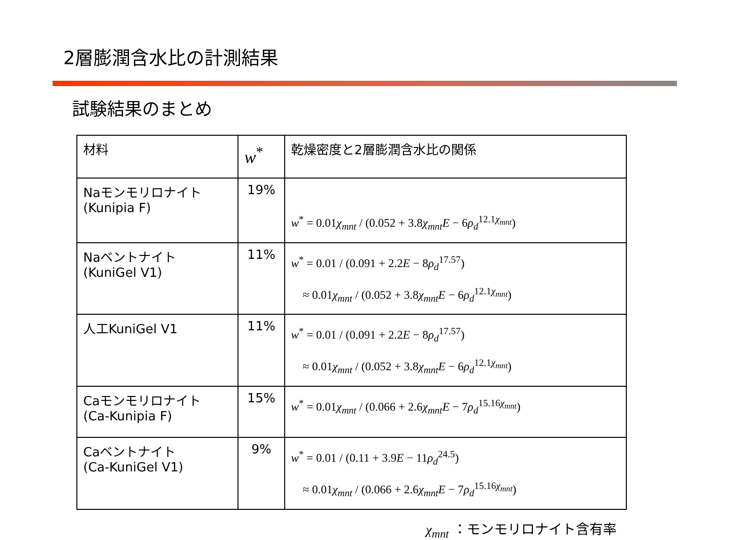2層膨潤含水比の計測結果
試験結果のまとめ
| 材料 | w<sup>*</sup> | 乾燥密度と2層膨潤含水比の関係 |
| --- | --- | --- |
| Naモンモリロナイト (Kunipia F) | 19% | w<sup>*</sup> = 0.01 χ<sub>mnt</sub> / (0.052 + 3.8 χ<sub>mnt</sub>E − 6 ρ<sub>d</sub><sup>12.1χ<sub>mnt</sub></sup>) |
| Naベントナイト (KuniGel V1) | 11% | w<sup>*</sup> = 0.01 / (0.091 + 2.2 E − 8 ρ<sub>d</sub><sup>17.57</sup>) ≈ 0.01 χ<sub>mnt</sub> / (0.052 + 3.8 χ<sub>mnt</sub>E − 6 ρ<sub>d</sub><sup>12.1χ<sub>mnt</sub></sup>) |
| 人工KuniGel V1 | 11% | w<sup>*</sup> = 0.01 / (0.091 + 2.2 E − 8 ρ<sub>d</sub><sup>17.57</sup>) ≈ 0.01 χ<sub>mnt</sub> / (0.052 + 3.8 χ<sub>mnt</sub>E − 6 ρ<sub>d</sub><sup>12.1χ<sub>mnt</sub></sup>) |
| Caモンモリロナイト (Ca-Kunipia F) | 15% | w<sup>*</sup> = 0.01 χ<sub>mnt</sub> / (0.066 + 2.6 χ<sub>mnt</sub>E − 7 ρ<sub>d</sub><sup>15.16χ<sub>mnt</sub></sup>) |
| Caベントナイト (Ca-KuniGel V1) | 9% | w<sup>*</sup> = 0.01 / (0.11 + 3.9 E − 11 ρ<sub>d</sub><sup>24.5</sup>) ≈ 0.01 χ<sub>mnt</sub> / (0.066 + 2.6 χ<sub>mnt</sub>E − 7 ρ<sub>d</sub><sup>15.16χ<sub>mnt</sub></sup>) |
χ<sub>mnt</sub> ：モンモリロナイト含有率